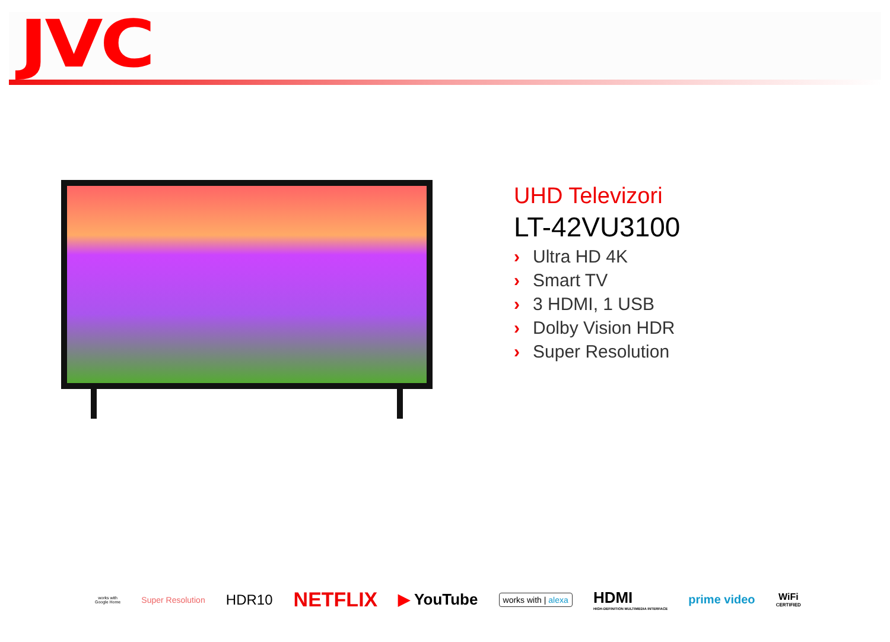JVC
UHD Televizori
LT-42VU3100
› Ultra HD 4K
› Smart TV
› 3 HDMI, 1 USB
› Dolby Vision HDR
› Super Resolution
works with
Google Home
Super Resolution
HDR10
NETFLIX
▶ YouTube
works with | alexa
HDMI
HIGH-DEFINITION MULTIMEDIA INTERFACE
prime video
WiFi
CERTIFIED